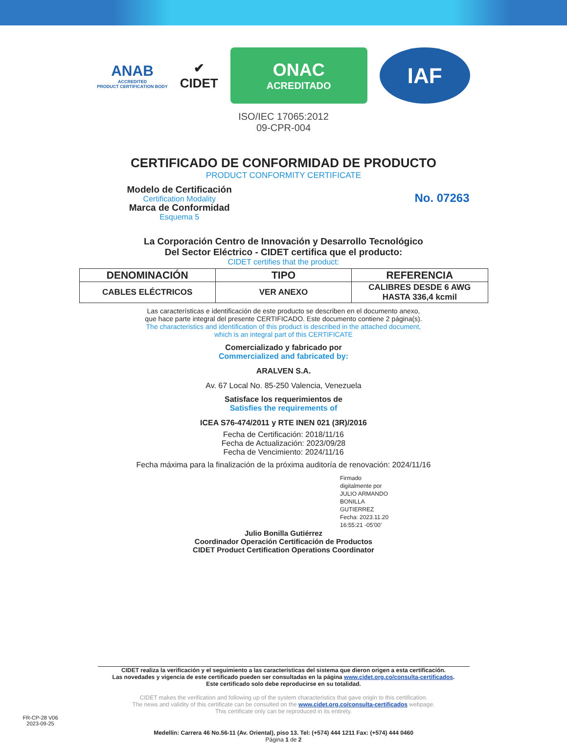ANAB
ACCREDITED
PRODUCT CERTIFICATION BODY
✔
CIDET
ONAC
ACREDITADO
IAF
ISO/IEC 17065:2012
09-CPR-004
CERTIFICADO DE CONFORMIDAD DE PRODUCTO
PRODUCT CONFORMITY CERTIFICATE
Modelo de Certificación
Certification Modality
Marca de Conformidad
Esquema 5
No. 07263
La Corporación Centro de Innovación y Desarrollo Tecnológico
Del Sector Eléctrico - CIDET certifica que el producto:
CIDET certifies that the product:
| DENOMINACIÓN | TIPO | REFERENCIA |
| --- | --- | --- |
| CABLES ELÉCTRICOS | VER ANEXO | CALIBRES DESDE 6 AWG HASTA 336,4 kcmil |
Las características e identificación de este producto se describen en el documento anexo,
que hace parte integral del presente CERTIFICADO. Este documento contiene 2 página(s).
The characteristics and identification of this product is described in the attached document,
which is an integral part of this CERTIFICATE
Comercializado y fabricado por
Commercialized and fabricated by:
ARALVEN S.A.
Av. 67 Local No. 85-250 Valencia, Venezuela
Satisface los requerimientos de
Satisfies the requirements of
ICEA S76-474/2011 y RTE INEN 021 (3R)/2016
Fecha de Certificación: 2018/11/16
Fecha de Actualización: 2023/09/28
Fecha de Vencimiento: 2024/11/16
Fecha máxima para la finalización de la próxima auditoría de renovación: 2024/11/16
Firmado
digitalmente por
JULIO ARMANDO
BONILLA
GUTIERREZ
Fecha: 2023.11.20
16:55:21 -05'00'
Julio Bonilla Gutiérrez
Coordinador Operación Certificación de Productos
CIDET Product Certification Operations Coordinator
CIDET realiza la verificación y el seguimiento a las características del sistema que dieron origen a esta certificación.
Las novedades y vigencia de este certificado pueden ser consultadas en la página www.cidet.org.co/consulta-certificados.
Este certificado solo debe reproducirse en su totalidad.
CIDET makes the verification and following up of the system characteristics that gave origin to this certification.
The news and validity of this certificate can be consulted on the www.cidet.org.co/consulta-certificados webpage.
This certificate only can be reproduced in its entirety.
FR-CP-28 V06
2023-09-25
Medellín: Carrera 46 No.56-11 (Av. Oriental), piso 13. Tel: (+574) 444 1211 Fax: (+574) 444 0460
Página 1 de 2